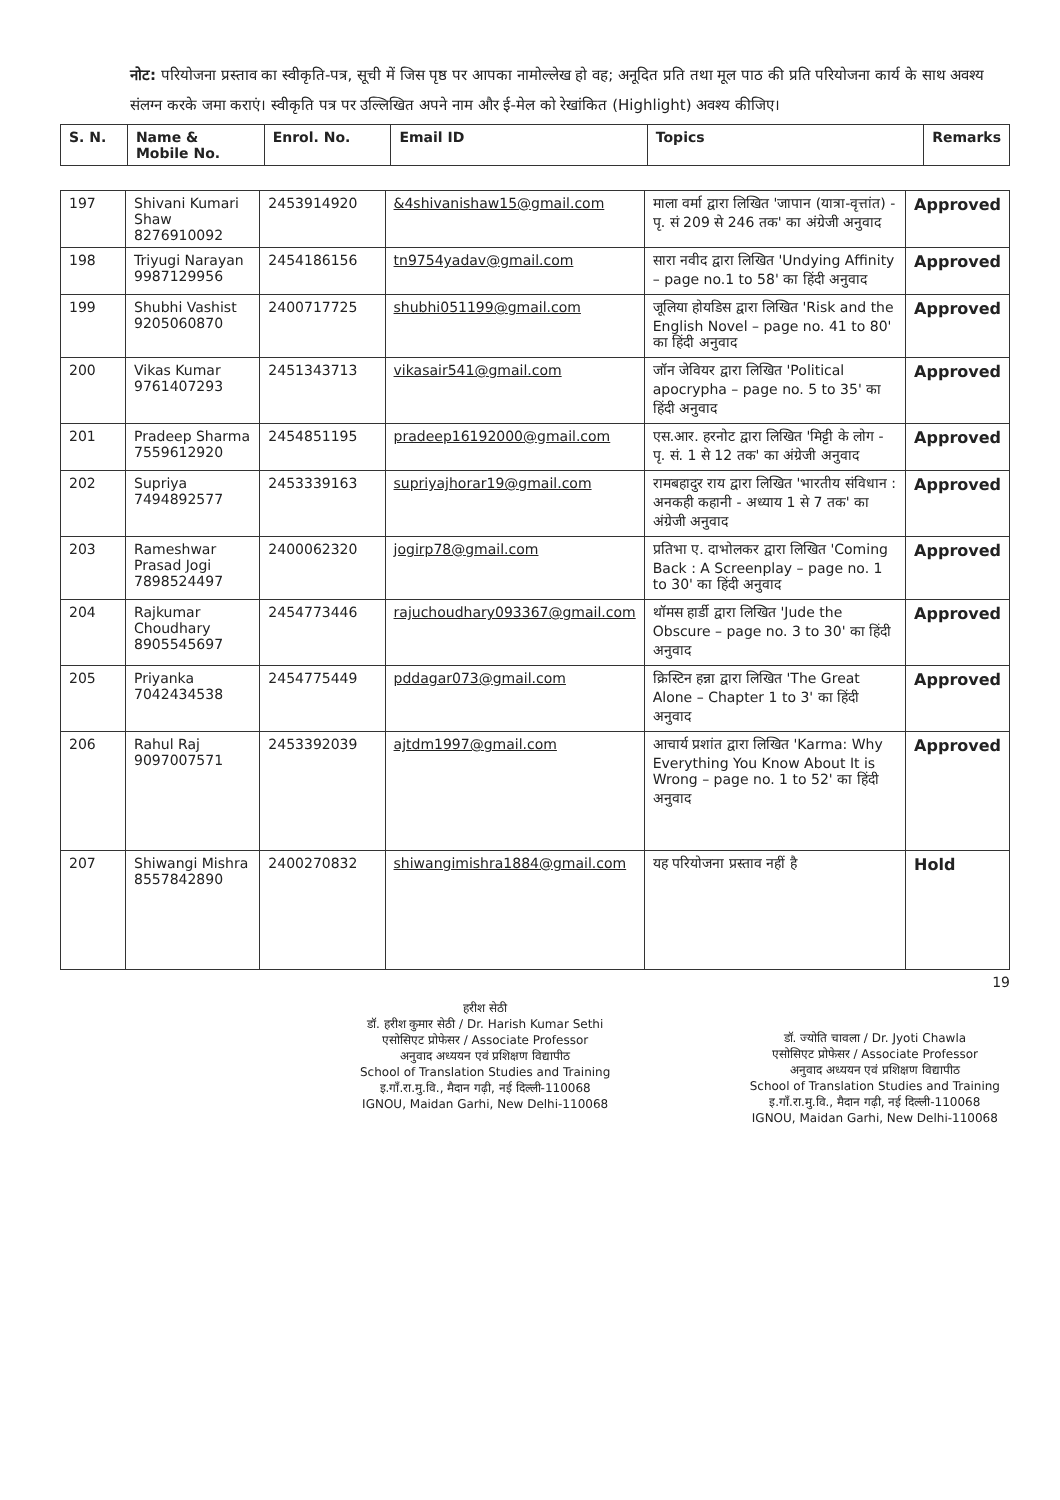नोट: परियोजना प्रस्ताव का स्वीकृति-पत्र, सूची में जिस पृष्ठ पर आपका नामोल्लेख हो वह; अनूदित प्रति तथा मूल पाठ की प्रति परियोजना कार्य के साथ अवश्य संलग्न करके जमा कराएं। स्वीकृति पत्र पर उल्लिखित अपने नाम और ई-मेल को रेखांकित (Highlight) अवश्य कीजिए।
| S. N. | Name & Mobile No. | Enrol. No. | Email ID | Topics | Remarks |
| --- | --- | --- | --- | --- | --- |
| 197 | Shivani Kumari Shaw 8276910092 | 2453914920 | &4shivanishaw15@gmail.com | माला वर्मा द्वारा लिखित 'जापान (यात्रा-वृत्तांत) - पृ. सं 209 से 246 तक' का अंग्रेजी अनुवाद | Approved |
| 198 | Triyugi Narayan 9987129956 | 2454186156 | tn9754yadav@gmail.com | सारा नवीद द्वारा लिखित 'Undying Affinity – page no.1 to 58' का हिंदी अनुवाद | Approved |
| 199 | Shubhi Vashist 9205060870 | 2400717725 | shubhi051199@gmail.com | जूलिया होयडिस द्वारा लिखित 'Risk and the English Novel – page no. 41 to 80' का हिंदी अनुवाद | Approved |
| 200 | Vikas Kumar 9761407293 | 2451343713 | vikasair541@gmail.com | जॉन जेवियर द्वारा लिखित 'Political apocrypha – page no. 5 to 35' का हिंदी अनुवाद | Approved |
| 201 | Pradeep Sharma 7559612920 | 2454851195 | pradeep16192000@gmail.com | एस.आर. हरनोट द्वारा लिखित 'मिट्टी के लोग - पृ. सं. 1 से 12 तक' का अंग्रेजी अनुवाद | Approved |
| 202 | Supriya 7494892577 | 2453339163 | supriyajhorar19@gmail.com | रामबहादुर राय द्वारा लिखित 'भारतीय संविधान : अनकही कहानी - अध्याय 1 से 7 तक' का अंग्रेजी अनुवाद | Approved |
| 203 | Rameshwar Prasad Jogi 7898524497 | 2400062320 | jogirp78@gmail.com | प्रतिभा ए. दाभोलकर द्वारा लिखित 'Coming Back : A Screenplay – page no. 1 to 30' का हिंदी अनुवाद | Approved |
| 204 | Rajkumar Choudhary 8905545697 | 2454773446 | rajuchoudhary093367@gmail.com | थॉमस हार्डी द्वारा लिखित 'Jude the Obscure – page no. 3 to 30' का हिंदी अनुवाद | Approved |
| 205 | Priyanka 7042434538 | 2454775449 | pddagar073@gmail.com | क्रिस्टिन हन्ना द्वारा लिखित 'The Great Alone – Chapter 1 to 3' का हिंदी अनुवाद | Approved |
| 206 | Rahul Raj 9097007571 | 2453392039 | ajtdm1997@gmail.com | आचार्य प्रशांत द्वारा लिखित 'Karma: Why Everything You Know About It is Wrong – page no. 1 to 52' का हिंदी अनुवाद | Approved |
| 207 | Shiwangi Mishra 8557842890 | 2400270832 | shiwangimishra1884@gmail.com | यह परियोजना प्रस्ताव नहीं है | Hold |
19
हरीश सेठी
डॉ. हरीश कुमार सेठी / Dr. Harish Kumar Sethi
एसोसिएट प्रोफेसर / Associate Professor
अनुवाद अध्ययन एवं प्रशिक्षण विद्यापीठ
School of Translation Studies and Training
इ.गाँ.रा.मु.वि., मैदान गढ़ी, नई दिल्ली-110068
IGNOU, Maidan Garhi, New Delhi-110068
डॉ. ज्योति चावला / Dr. Jyoti Chawla
एसोसिएट प्रोफेसर / Associate Professor
अनुवाद अध्ययन एवं प्रशिक्षण विद्यापीठ
School of Translation Studies and Training
इ.गाँ.रा.मु.वि., मैदान गढ़ी, नई दिल्ली-110068
IGNOU, Maidan Garhi, New Delhi-110068